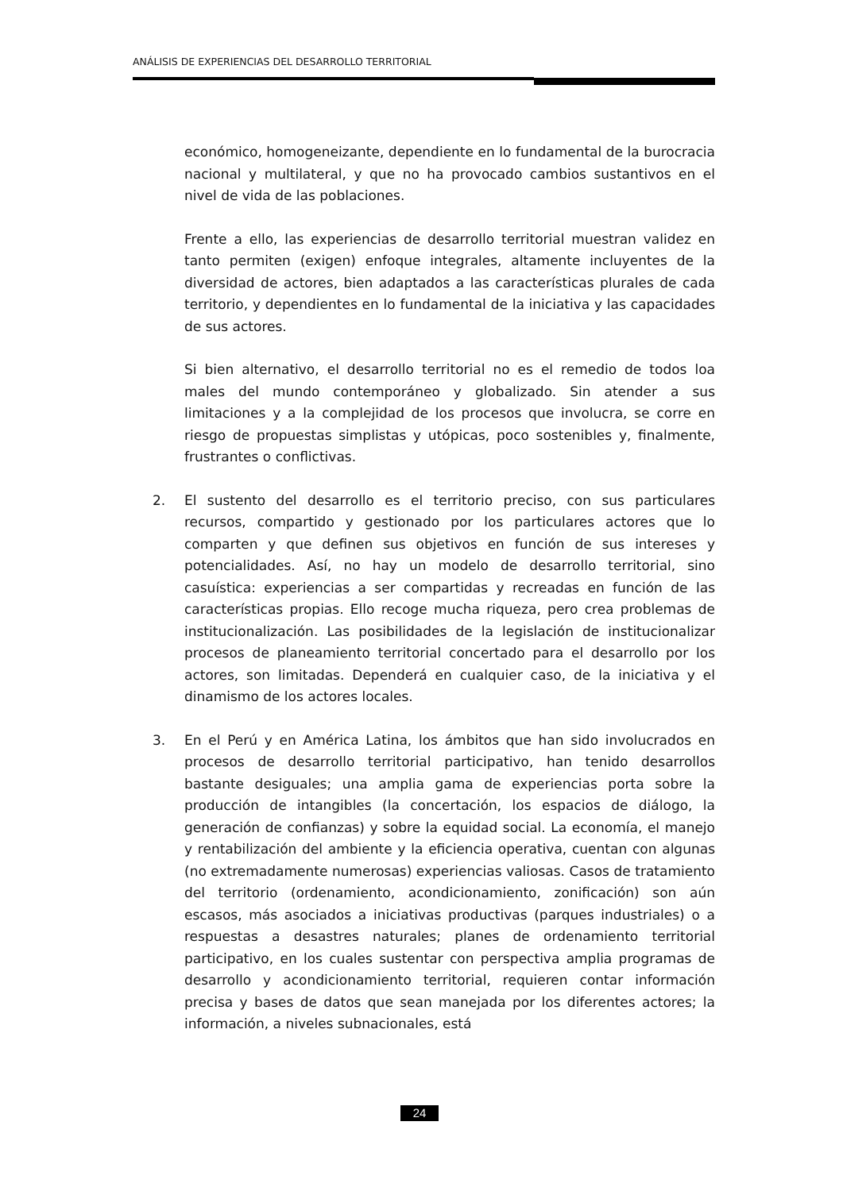ANÁLISIS DE EXPERIENCIAS DEL DESARROLLO TERRITORIAL
económico, homogeneizante, dependiente en lo fundamental de la burocracia nacional y multilateral, y que no ha provocado cambios sustantivos en el nivel de vida de las poblaciones.
Frente a ello, las experiencias de desarrollo territorial muestran validez en tanto permiten (exigen) enfoque integrales, altamente incluyentes de la diversidad de actores, bien adaptados a las características plurales de cada territorio, y dependientes en lo fundamental de la iniciativa y las capacidades de sus actores.
Si bien alternativo, el desarrollo territorial no es el remedio de todos loa males del mundo contemporáneo y globalizado. Sin atender a sus limitaciones y a la complejidad de los procesos que involucra, se corre en riesgo de propuestas simplistas y utópicas, poco sostenibles y, finalmente, frustrantes o conflictivas.
2. El sustento del desarrollo es el territorio preciso, con sus particulares recursos, compartido y gestionado por los particulares actores que lo comparten y que definen sus objetivos en función de sus intereses y potencialidades. Así, no hay un modelo de desarrollo territorial, sino casuística: experiencias a ser compartidas y recreadas en función de las características propias. Ello recoge mucha riqueza, pero crea problemas de institucionalización. Las posibilidades de la legislación de institucionalizar procesos de planeamiento territorial concertado para el desarrollo por los actores, son limitadas. Dependerá en cualquier caso, de la iniciativa y el dinamismo de los actores locales.
3. En el Perú y en América Latina, los ámbitos que han sido involucrados en procesos de desarrollo territorial participativo, han tenido desarrollos bastante desiguales; una amplia gama de experiencias porta sobre la producción de intangibles (la concertación, los espacios de diálogo, la generación de confianzas) y sobre la equidad social. La economía, el manejo y rentabilización del ambiente y la eficiencia operativa, cuentan con algunas (no extremadamente numerosas) experiencias valiosas. Casos de tratamiento del territorio (ordenamiento, acondicionamiento, zonificación) son aún escasos, más asociados a iniciativas productivas (parques industriales) o a respuestas a desastres naturales; planes de ordenamiento territorial participativo, en los cuales sustentar con perspectiva amplia programas de desarrollo y acondicionamiento territorial, requieren contar información precisa y bases de datos que sean manejada por los diferentes actores; la información, a niveles subnacionales, está
24